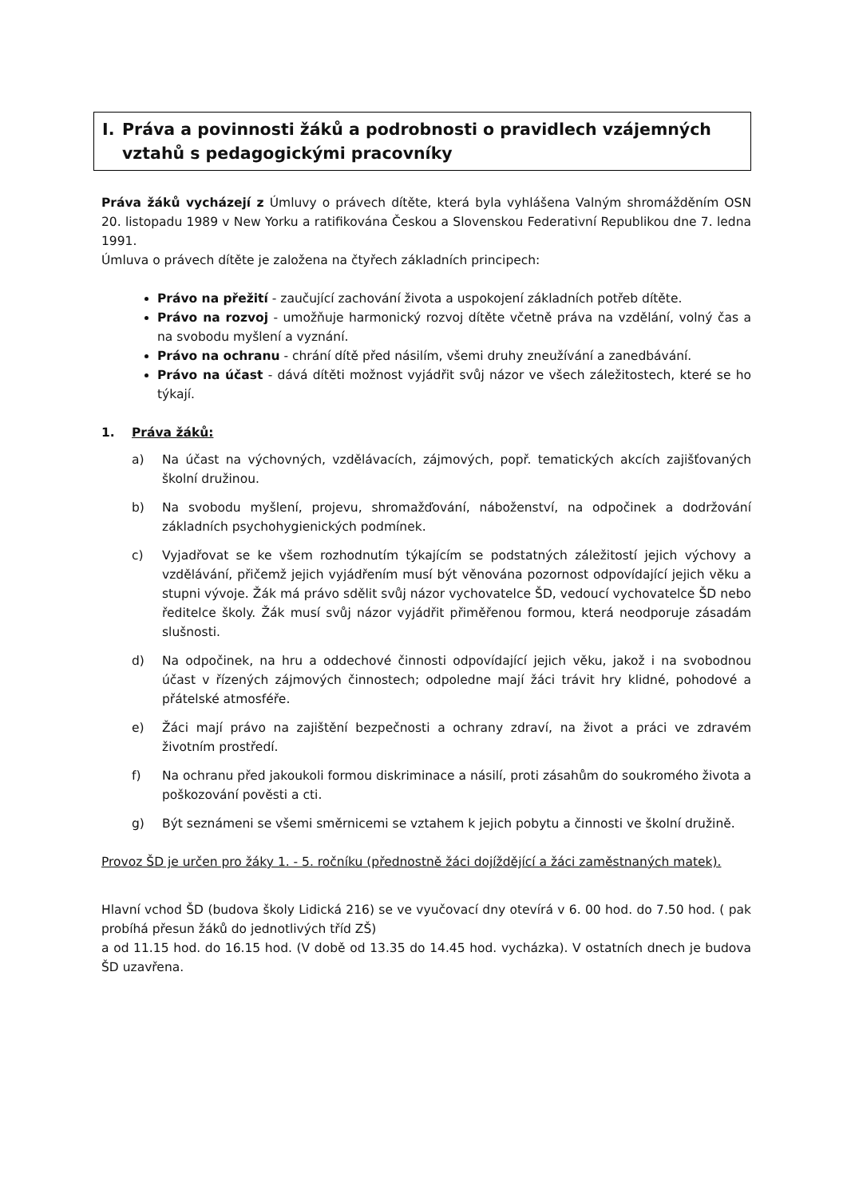I. Práva a povinnosti žáků a podrobnosti o pravidlech vzájemných
vztahů s pedagogickými pracovníky
Práva žáků vycházejí z Úmluvy o právech dítěte, která byla vyhlášena Valným shromážděním OSN 20. listopadu 1989 v New Yorku a ratifikována Českou a Slovenskou Federativní Republikou dne 7. ledna 1991.
Úmluva o právech dítěte je založena na čtyřech základních principech:
Právo na přežití - zaučující zachování života a uspokojení základních potřeb dítěte.
Právo na rozvoj - umožňuje harmonický rozvoj dítěte včetně práva na vzdělání, volný čas a na svobodu myšlení a vyznání.
Právo na ochranu - chrání dítě před násilím, všemi druhy zneužívání a zanedbávání.
Právo na účast - dává dítěti možnost vyjádřit svůj názor ve všech záležitostech, které se ho týkají.
1. Práva žáků:
a) Na účast na výchovných, vzdělávacích, zájmových, popř. tematických akcích zajišťovaných školní družinou.
b) Na svobodu myšlení, projevu, shromažďování, náboženství, na odpočinek a dodržování základních psychohygienických podmínek.
c) Vyjadřovat se ke všem rozhodnutím týkajícím se podstatných záležitostí jejich výchovy a vzdělávání, přičemž jejich vyjádřením musí být věnována pozornost odpovídající jejich věku a stupni vývoje. Žák má právo sdělit svůj názor vychovatelce ŠD, vedoucí vychovatelce ŠD nebo ředitelce školy. Žák musí svůj názor vyjádřit přiměřenou formou, která neodporuje zásadám slušnosti.
d) Na odpočinek, na hru a oddechové činnosti odpovídající jejich věku, jakož i na svobodnou účast v řízených zájmových činnostech; odpoledne mají žáci trávit hry klidné, pohodové a přátelské atmosféře.
e) Žáci mají právo na zajištění bezpečnosti a ochrany zdraví, na život a práci ve zdravém životním prostředí.
f) Na ochranu před jakoukoli formou diskriminace a násilí, proti zásahům do soukromého života a poškozování pověsti a cti.
g) Být seznámeni se všemi směrnicemi se vztahem k jejich pobytu a činnosti ve školní družině.
Provoz ŠD je určen pro žáky 1. - 5. ročníku (přednostně žáci dojíždějící a žáci zaměstnaných matek).
Hlavní vchod ŠD (budova školy Lidická 216) se ve vyučovací dny otevírá v 6. 00 hod. do 7.50 hod. ( pak probíhá přesun žáků do jednotlivých tříd ZŠ)
a od 11.15 hod. do 16.15 hod. (V době od 13.35 do 14.45 hod. vycházka). V ostatních dnech je budova ŠD uzavřena.